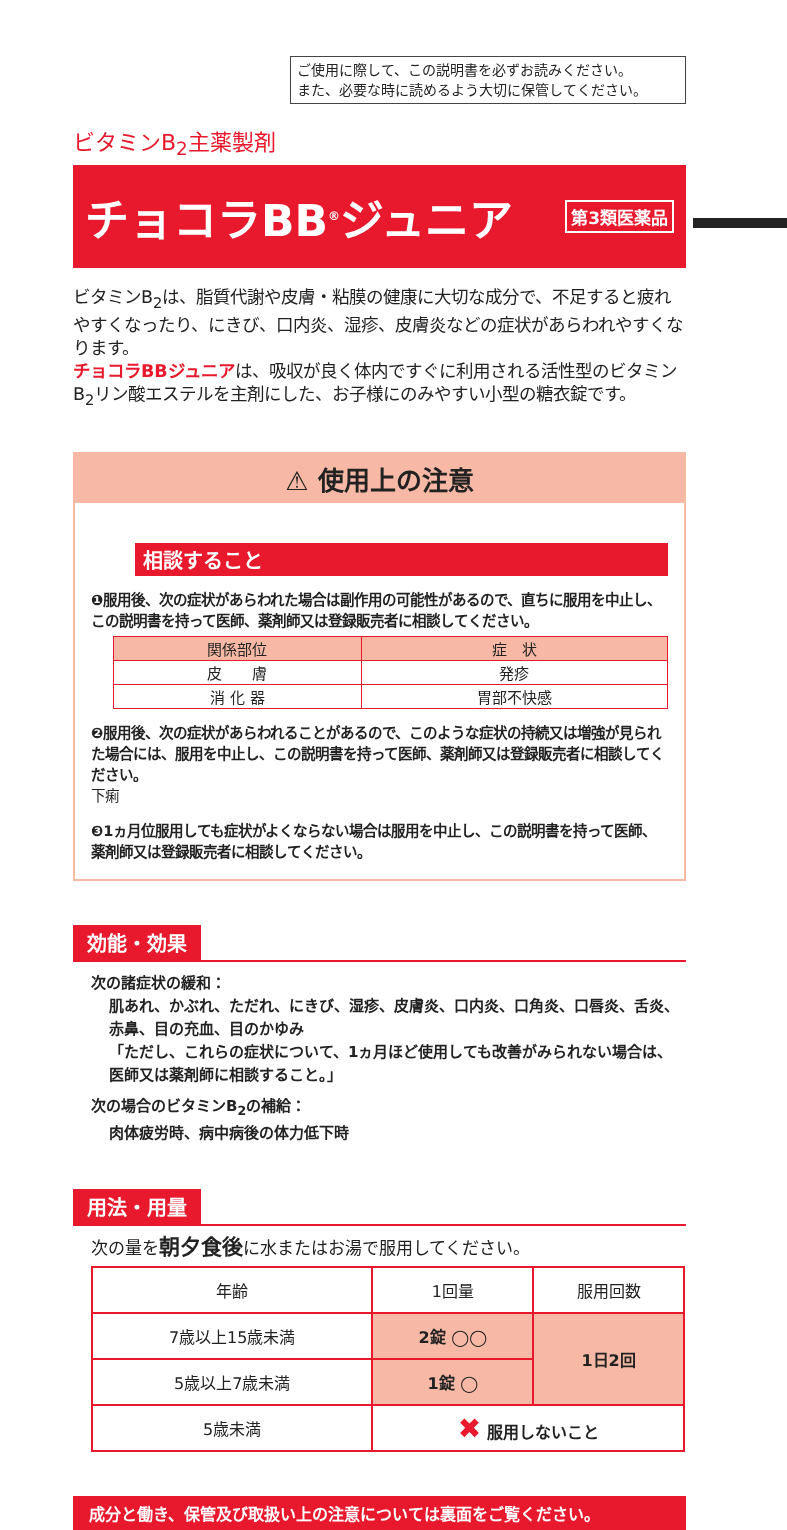ご使用に際して、この説明書を必ずお読みください。
また、必要な時に読めるよう大切に保管してください。
ビタミンB<sub>2</sub>主薬製剤
チョコラBB<sup>®</sup>ジュニア
第3類医薬品
ビタミンB<sub>2</sub>は、脂質代謝や皮膚・粘膜の健康に大切な成分で、不足すると疲れやすくなったり、にきび、口内炎、湿疹、皮膚炎などの症状があらわれやすくなります。
チョコラBBジュニアは、吸収が良く体内ですぐに利用される活性型のビタミンB<sub>2</sub>リン酸エステルを主剤にした、お子様にのみやすい小型の糖衣錠です。
⚠ 使用上の注意
相談すること
❶服用後、次の症状があらわれた場合は副作用の可能性があるので、直ちに服用を中止し、この説明書を持って医師、薬剤師又は登録販売者に相談してください。
| 関係部位 | 症 状 |
| --- | --- |
| 皮 膚 | 発疹 |
| 消 化 器 | 胃部不快感 |
❷服用後、次の症状があらわれることがあるので、このような症状の持続又は増強が見られた場合には、服用を中止し、この説明書を持って医師、薬剤師又は登録販売者に相談してください。
下痢
❸1ヵ月位服用しても症状がよくならない場合は服用を中止し、この説明書を持って医師、薬剤師又は登録販売者に相談してください。
効能・効果
次の諸症状の緩和：
肌あれ、かぶれ、ただれ、にきび、湿疹、皮膚炎、口内炎、口角炎、口唇炎、舌炎、赤鼻、目の充血、目のかゆみ
「ただし、これらの症状について、1ヵ月ほど使用しても改善がみられない場合は、医師又は薬剤師に相談すること。」
次の場合のビタミンB<sub>2</sub>の補給：
肉体疲労時、病中病後の体力低下時
用法・用量
次の量を朝夕食後に水またはお湯で服用してください。
| 年齢 | 1回量 | 服用回数 |
| --- | --- | --- |
| 7歳以上15歳未満 | 2錠 ◯◯ | 1日2回 |
| 5歳以上7歳未満 | 1錠 ◯ | |
| 5歳未満 | ✖ 服用しないこと | |
成分と働き、保管及び取扱い上の注意については裏面をご覧ください。